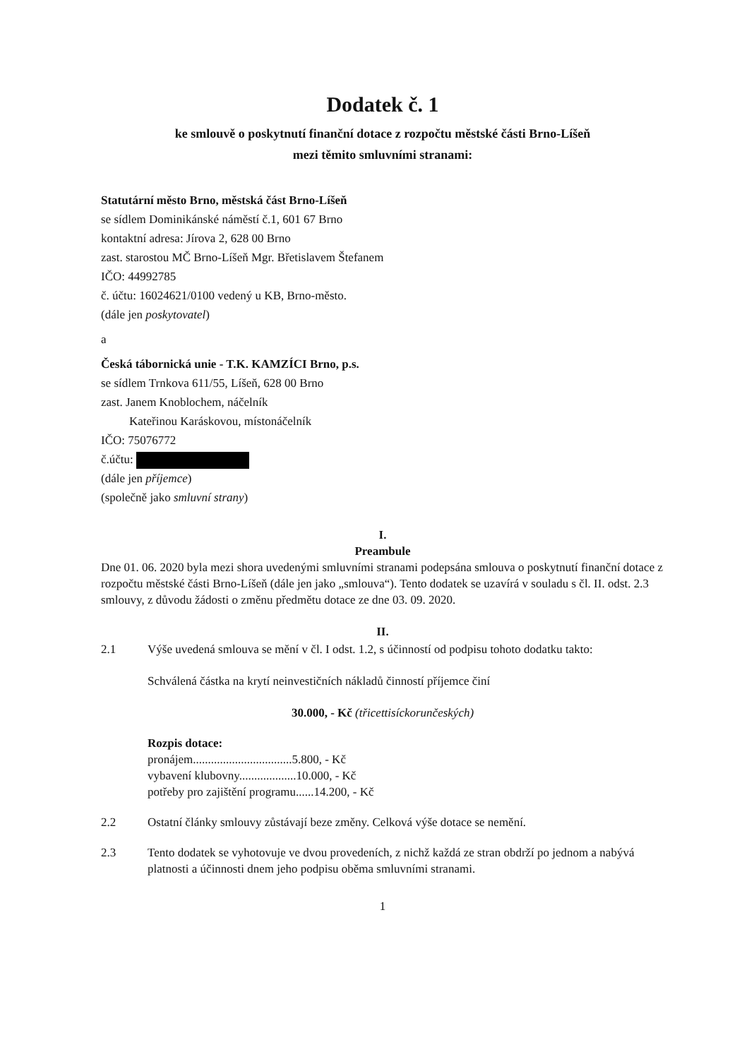Dodatek č. 1
ke smlouvě o poskytnutí finanční dotace z rozpočtu městské části Brno-Líšeň
mezi těmito smluvními stranami:
Statutární město Brno, městská část Brno-Líšeň
se sídlem Dominikánské náměstí č.1, 601 67 Brno
kontaktní adresa: Jírova 2, 628 00 Brno
zast. starostou MČ Brno-Líšeň Mgr. Břetislavem Štefanem
IČO: 44992785
č. účtu: 16024621/0100 vedený u KB, Brno-město.
(dále jen poskytovatel)
a
Česká tábornická unie - T.K. KAMZÍCI Brno, p.s.
se sídlem Trnkova 611/55, Líšeň, 628 00 Brno
zast. Janem Knoblochem, náčelník
Kateřinou Karáskovou, místonáčelník
IČO: 75076772
č.účtu:
(dále jen příjemce)
(společně jako smluvní strany)
I.
Preambule
Dne 01. 06. 2020 byla mezi shora uvedenými smluvními stranami podepsána smlouva o poskytnutí finanční dotace z rozpočtu městské části Brno-Líšeň (dále jen jako „smlouva“). Tento dodatek se uzavírá v souladu s čl. II. odst. 2.3 smlouvy, z důvodu žádosti o změnu předmětu dotace ze dne 03. 09. 2020.
II.
2.1 Výše uvedená smlouva se mění v čl. I odst. 1.2, s účinností od podpisu tohoto dodatku takto:
Schválená částka na krytí neinvestičních nákladů činností příjemce činí
30.000, - Kč (třicettisíckorunčeských)
Rozpis dotace:
pronájem.................................5.800, - Kč
vybavení klubovny...................10.000, - Kč
potřeby pro zajištění programu......14.200, - Kč
2.2 Ostatní články smlouvy zůstávají beze změny. Celková výše dotace se nemění.
2.3 Tento dodatek se vyhotovuje ve dvou provedeních, z nichž každá ze stran obdrží po jednom a nabývá platnosti a účinnosti dnem jeho podpisu oběma smluvními stranami.
1